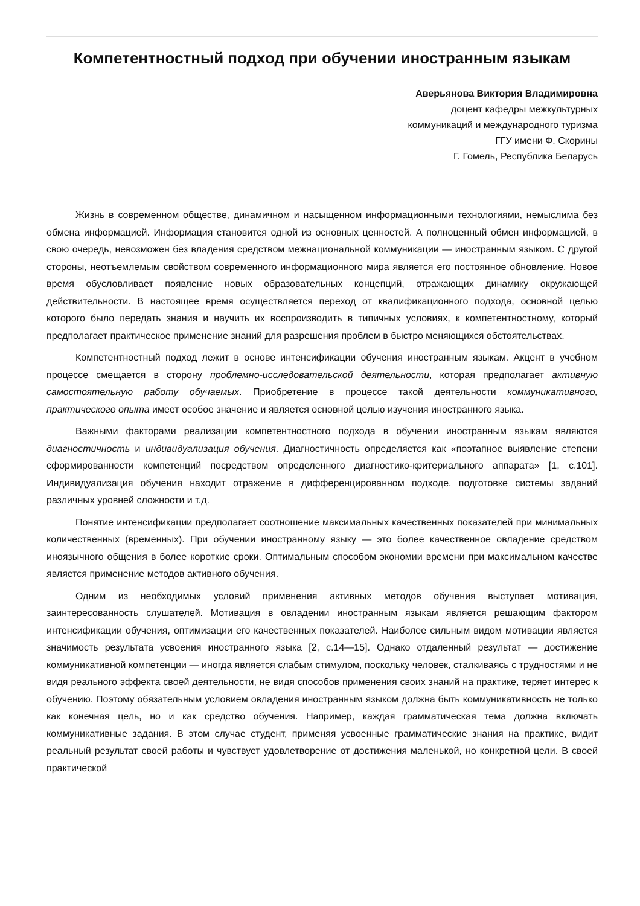Компетентностный подход при обучении иностранным языкам
Аверьянова Виктория Владимировна
доцент кафедры межкультурных
коммуникаций и международного туризма
ГГУ имени Ф. Скорины
Г. Гомель, Республика Беларусь
Жизнь в современном обществе, динамичном и насыщенном информационными технологиями, немыслима без обмена информацией. Информация становится одной из основных ценностей. А полноценный обмен информацией, в свою очередь, невозможен без владения средством межнациональной коммуникации — иностранным языком. С другой стороны, неотъемлемым свойством современного информационного мира является его постоянное обновление. Новое время обусловливает появление новых образовательных концепций, отражающих динамику окружающей действительности. В настоящее время осуществляется переход от квалификационного подхода, основной целью которого было передать знания и научить их воспроизводить в типичных условиях, к компетентностному, который предполагает практическое применение знаний для разрешения проблем в быстро меняющихся обстоятельствах.
Компетентностный подход лежит в основе интенсификации обучения иностранным языкам. Акцент в учебном процессе смещается в сторону проблемно-исследовательской деятельности, которая предполагает активную самостоятельную работу обучаемых. Приобретение в процессе такой деятельности коммуникативного, практического опыта имеет особое значение и является основной целью изучения иностранного языка.
Важными факторами реализации компетентностного подхода в обучении иностранным языкам являются диагностичность и индивидуализация обучения. Диагностичность определяется как «поэтапное выявление степени сформированности компетенций посредством определенного диагностико-критериального аппарата» [1, с.101]. Индивидуализация обучения находит отражение в дифференцированном подходе, подготовке системы заданий различных уровней сложности и т.д.
Понятие интенсификации предполагает соотношение максимальных качественных показателей при минимальных количественных (временных). При обучении иностранному языку — это более качественное овладение средством иноязычного общения в более короткие сроки. Оптимальным способом экономии времени при максимальном качестве является применение методов активного обучения.
Одним из необходимых условий применения активных методов обучения выступает мотивация, заинтересованность слушателей. Мотивация в овладении иностранным языкам является решающим фактором интенсификации обучения, оптимизации его качественных показателей. Наиболее сильным видом мотивации является значимость результата усвоения иностранного языка [2, с.14—15]. Однако отдаленный результат — достижение коммуникативной компетенции — иногда является слабым стимулом, поскольку человек, сталкиваясь с трудностями и не видя реального эффекта своей деятельности, не видя способов применения своих знаний на практике, теряет интерес к обучению. Поэтому обязательным условием овладения иностранным языком должна быть коммуникативность не только как конечная цель, но и как средство обучения. Например, каждая грамматическая тема должна включать коммуникативные задания. В этом случае студент, применяя усвоенные грамматические знания на практике, видит реальный результат своей работы и чувствует удовлетворение от достижения маленькой, но конкретной цели. В своей практической